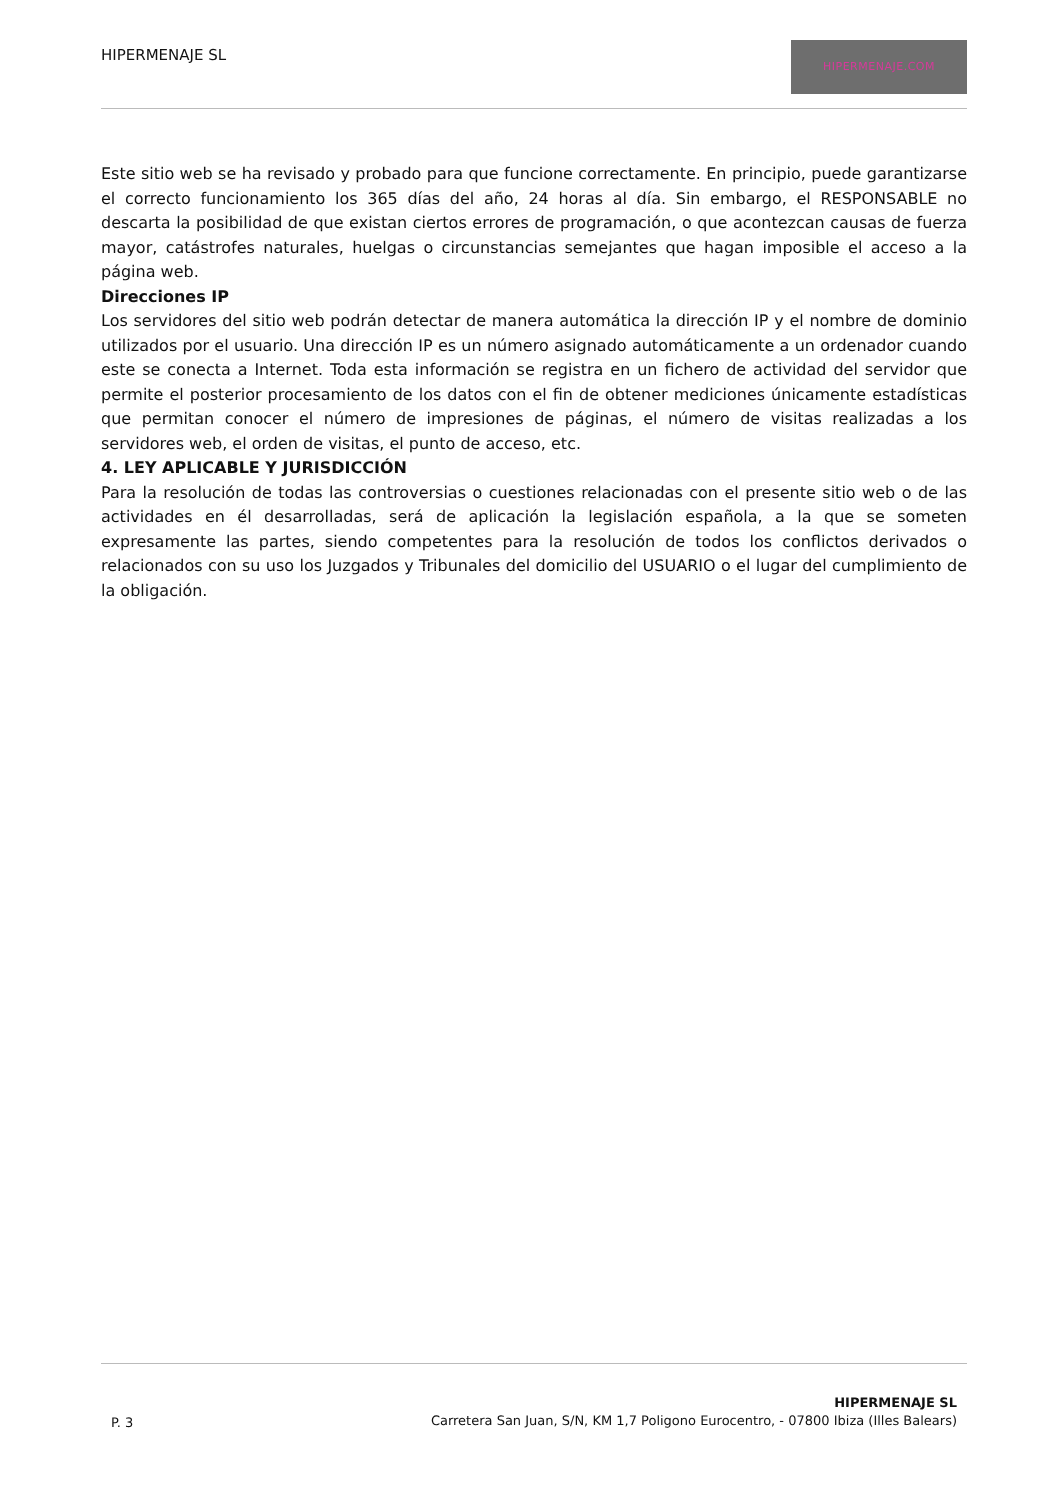HIPERMENAJE SL
HIPERMENAJE.COM
Este sitio web se ha revisado y probado para que funcione correctamente. En principio, puede garantizarse el correcto funcionamiento los 365 días del año, 24 horas al día. Sin embargo, el RESPONSABLE no descarta la posibilidad de que existan ciertos errores de programación, o que acontezcan causas de fuerza mayor, catástrofes naturales, huelgas o circunstancias semejantes que hagan imposible el acceso a la página web.
Direcciones IP
Los servidores del sitio web podrán detectar de manera automática la dirección IP y el nombre de dominio utilizados por el usuario. Una dirección IP es un número asignado automáticamente a un ordenador cuando este se conecta a Internet. Toda esta información se registra en un fichero de actividad del servidor que permite el posterior procesamiento de los datos con el fin de obtener mediciones únicamente estadísticas que permitan conocer el número de impresiones de páginas, el número de visitas realizadas a los servidores web, el orden de visitas, el punto de acceso, etc.
4. LEY APLICABLE Y JURISDICCIÓN
Para la resolución de todas las controversias o cuestiones relacionadas con el presente sitio web o de las actividades en él desarrolladas, será de aplicación la legislación española, a la que se someten expresamente las partes, siendo competentes para la resolución de todos los conflictos derivados o relacionados con su uso los Juzgados y Tribunales del domicilio del USUARIO o el lugar del cumplimiento de la obligación.
P. 3
HIPERMENAJE SL
Carretera San Juan, S/N, KM 1,7 Poligono Eurocentro, - 07800 Ibiza (Illes Balears)